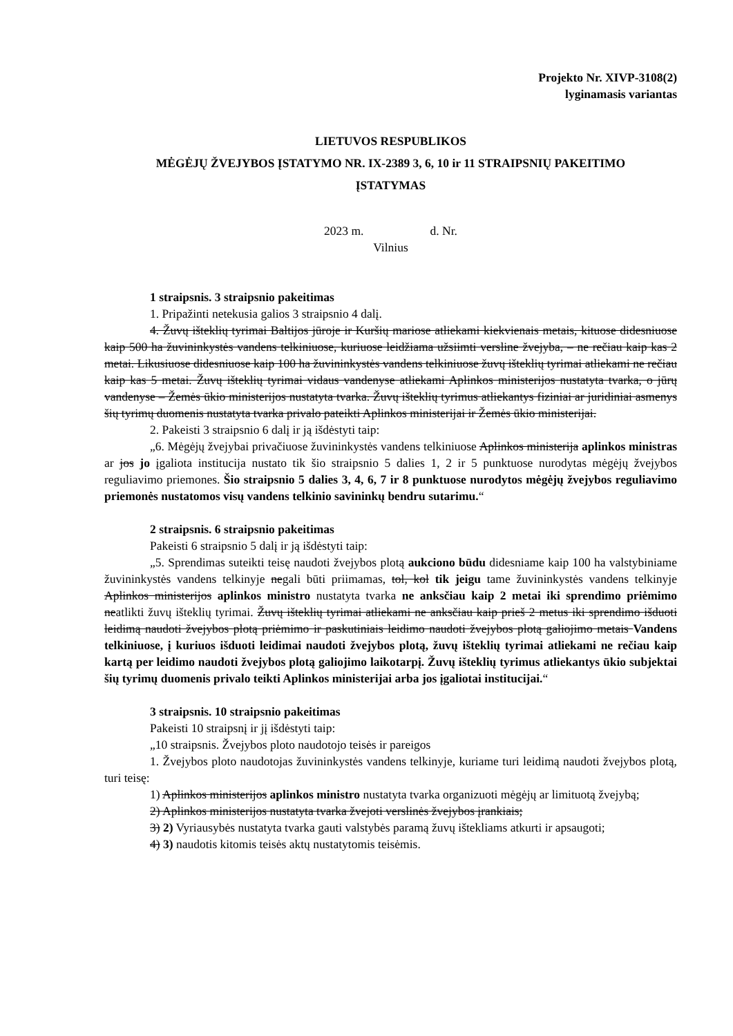Projekto Nr. XIVP-3108(2)
lyginamasis variantas
LIETUVOS RESPUBLIKOS
MĖGĖJŲ ŽVEJYBOS ĮSTATYMO NR. IX-2389 3, 6, 10 ir 11 STRAIPSNIŲ PAKEITIMO
ĮSTATYMAS
2023 m. d. Nr.
Vilnius
1 straipsnis. 3 straipsnio pakeitimas
1. Pripažinti netekusia galios 3 straipsnio 4 dalį.
4. Žuvų išteklių tyrimai Baltijos jūroje ir Kuršių mariose atliekami kiekvienais metais, kituose didesniuose kaip 500 ha žuvininkystės vandens telkiniuose, kuriuose leidžiama užsiimti versline žvejyba, – ne rečiau kaip kas 2 metai. Likusiuose didesniuose kaip 100 ha žuvininkystės vandens telkiniuose žuvų išteklių tyrimai atliekami ne rečiau kaip kas 5 metai. Žuvų išteklių tyrimai vidaus vandenyse atliekami Aplinkos ministerijos nustatyta tvarka, o jūrų vandenyse – Žemės ūkio ministerijos nustatyta tvarka. Žuvų išteklių tyrimus atliekantys fiziniai ar juridiniai asmenys šių tyrimų duomenis nustatyta tvarka privalo pateikti Aplinkos ministerijai ir Žemės ūkio ministerijai.
2. Pakeisti 3 straipsnio 6 dalį ir ją išdėstyti taip:
„6. Mėgėjų žvejybai privačiuose žuvininkystės vandens telkiniuose Aplinkos ministerija aplinkos ministras ar jos jo įgaliota institucija nustato tik šio straipsnio 5 dalies 1, 2 ir 5 punktuose nurodytas mėgėjų žvejybos reguliavimo priemones. Šio straipsnio 5 dalies 3, 4, 6, 7 ir 8 punktuose nurodytos mėgėjų žvejybos reguliavimo priemonės nustatomos visų vandens telkinio savininkų bendru sutarimu.“
2 straipsnis. 6 straipsnio pakeitimas
Pakeisti 6 straipsnio 5 dalį ir ją išdėstyti taip:
„5. Sprendimas suteikti teisę naudoti žvejybos plotą aukciono būdu didesniame kaip 100 ha valstybiniame žuvininkystės vandens telkinyje negali būti priimamas, tol, kol tik jeigu tame žuvininkystės vandens telkinyje Aplinkos ministerijos aplinkos ministro nustatyta tvarka ne anksčiau kaip 2 metai iki sprendimo priėmimo neatlikti žuvų išteklių tyrimai. Žuvų išteklių tyrimai atliekami ne anksčiau kaip prieš 2 metus iki sprendimo išduoti leidimą naudoti žvejybos plotą priėmimo ir paskutiniais leidimo naudoti žvejybos plotą galiojimo metais Vandens telkiniuose, į kuriuos išduoti leidimai naudoti žvejybos plotą, žuvų išteklių tyrimai atliekami ne rečiau kaip kartą per leidimo naudoti žvejybos plotą galiojimo laikotarpį. Žuvų išteklių tyrimus atliekantys ūkio subjektai šių tyrimų duomenis privalo teikti Aplinkos ministerijai arba jos įgaliotai institucijai.“
3 straipsnis. 10 straipsnio pakeitimas
Pakeisti 10 straipsnį ir jį išdėstyti taip:
„10 straipsnis. Žvejybos ploto naudotojo teisės ir pareigos
1. Žvejybos ploto naudotojas žuvininkystės vandens telkinyje, kuriame turi leidimą naudoti žvejybos plotą, turi teisę:
1) Aplinkos ministerijos aplinkos ministro nustatyta tvarka organizuoti mėgėjų ar limituotą žvejybą;
2) Aplinkos ministerijos nustatyta tvarka žvejoti verslinės žvejybos įrankiais;
3) 2) Vyriausybės nustatyta tvarka gauti valstybės paramą žuvų ištekliams atkurti ir apsaugoti;
4) 3) naudotis kitomis teisės aktų nustatytomis teisėmis.